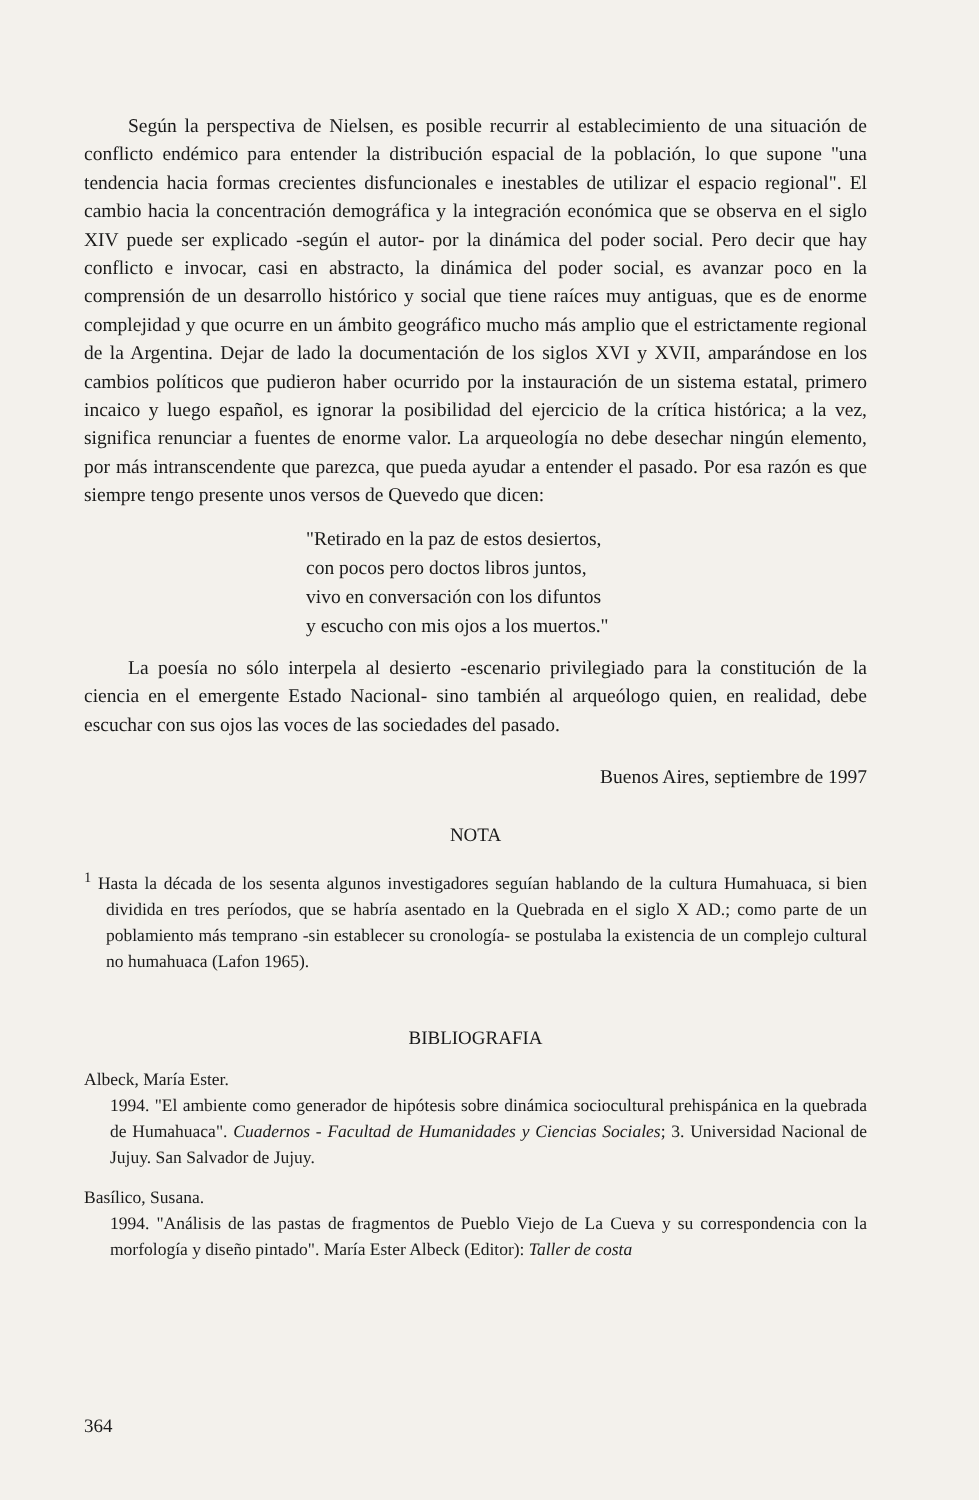Según la perspectiva de Nielsen, es posible recurrir al establecimiento de una situación de conflicto endémico para entender la distribución espacial de la población, lo que supone "una tendencia hacia formas crecientes disfuncionales e inestables de utilizar el espacio regional". El cambio hacia la concentración demográfica y la integración económica que se observa en el siglo XIV puede ser explicado -según el autor- por la dinámica del poder social. Pero decir que hay conflicto e invocar, casi en abstracto, la dinámica del poder social, es avanzar poco en la comprensión de un desarrollo histórico y social que tiene raíces muy antiguas, que es de enorme complejidad y que ocurre en un ámbito geográfico mucho más amplio que el estrictamente regional de la Argentina. Dejar de lado la documentación de los siglos XVI y XVII, amparándose en los cambios políticos que pudieron haber ocurrido por la instauración de un sistema estatal, primero incaico y luego español, es ignorar la posibilidad del ejercicio de la crítica histórica; a la vez, significa renunciar a fuentes de enorme valor. La arqueología no debe desechar ningún elemento, por más intranscendente que parezca, que pueda ayudar a entender el pasado. Por esa razón es que siempre tengo presente unos versos de Quevedo que dicen:
"Retirado en la paz de estos desiertos,
con pocos pero doctos libros juntos,
vivo en conversación con los difuntos
y escucho con mis ojos a los muertos."
La poesía no sólo interpela al desierto -escenario privilegiado para la constitución de la ciencia en el emergente Estado Nacional- sino también al arqueólogo quien, en realidad, debe escuchar con sus ojos las voces de las sociedades del pasado.
Buenos Aires, septiembre de 1997
NOTA
<sup>1</sup> Hasta la década de los sesenta algunos investigadores seguían hablando de la cultura Humahuaca, si bien dividida en tres períodos, que se habría asentado en la Quebrada en el siglo X AD.; como parte de un poblamiento más temprano -sin establecer su cronología- se postulaba la existencia de un complejo cultural no humahuaca (Lafon 1965).
BIBLIOGRAFIA
Albeck, María Ester.
1994. "El ambiente como generador de hipótesis sobre dinámica sociocultural prehispánica en la quebrada de Humahuaca". Cuadernos - Facultad de Humanidades y Ciencias Sociales; 3. Universidad Nacional de Jujuy. San Salvador de Jujuy.
Basílico, Susana.
1994. "Análisis de las pastas de fragmentos de Pueblo Viejo de La Cueva y su correspondencia con la morfología y diseño pintado". María Ester Albeck (Editor): Taller de costa
364